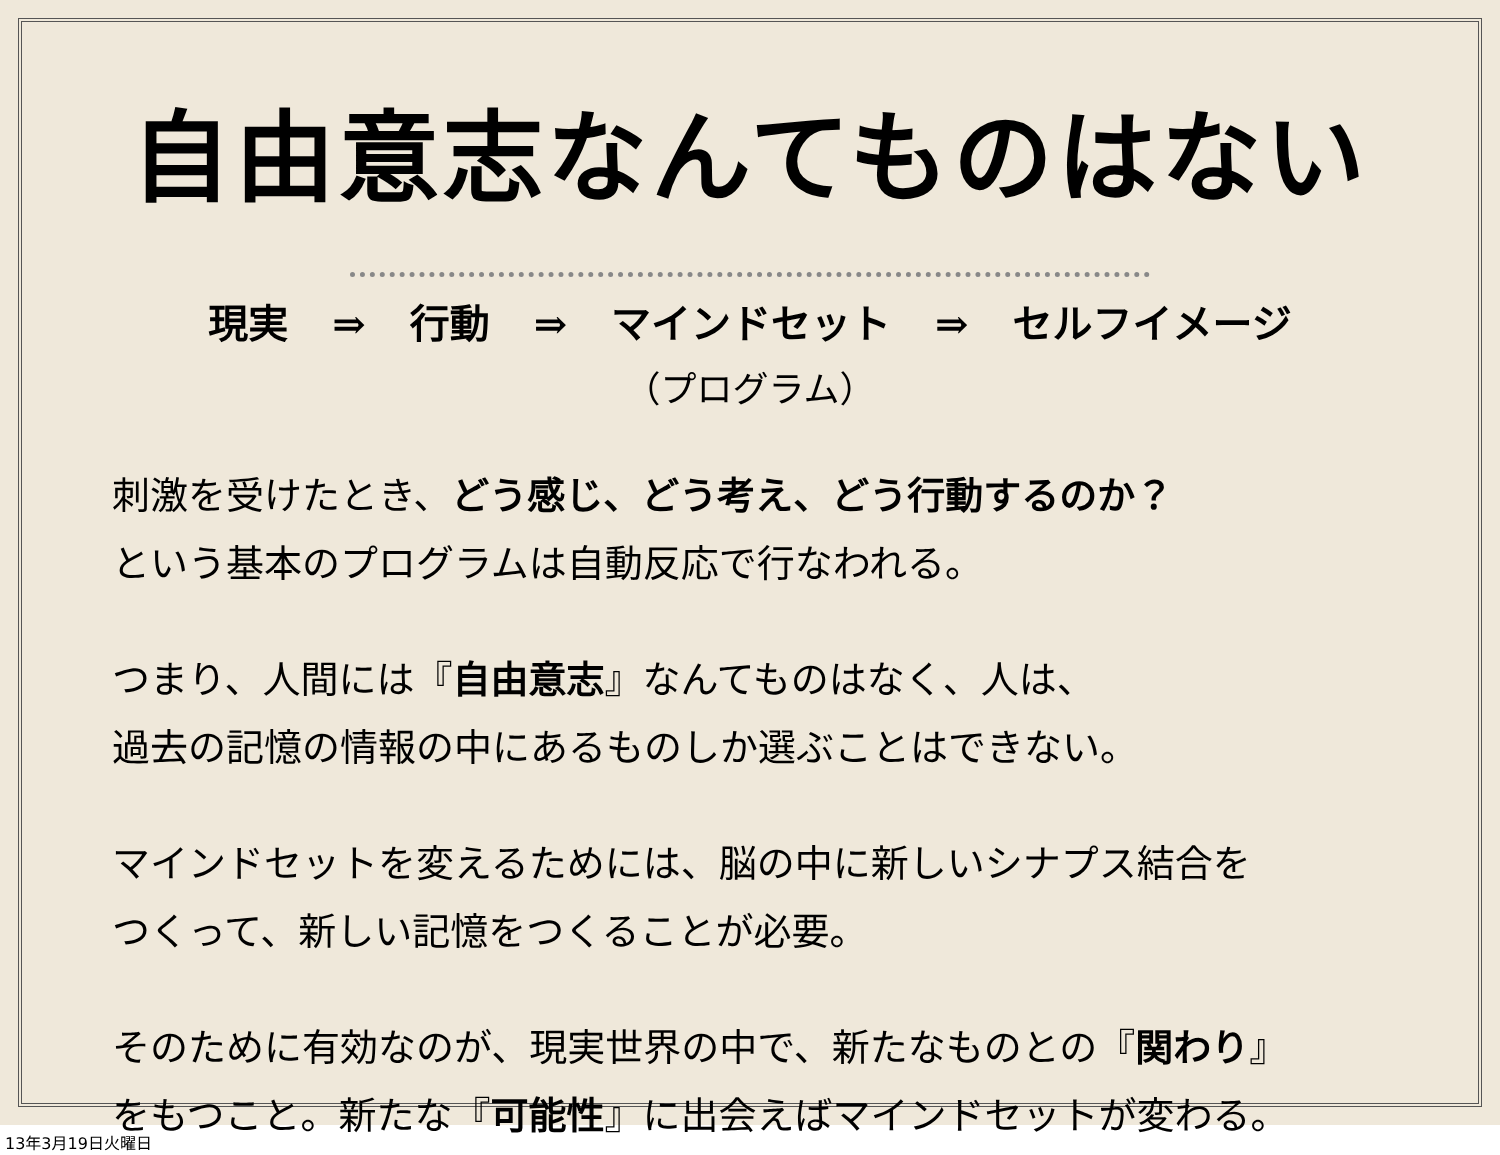自由意志なんてものはない
現実 ⇒ 行動 ⇒ マインドセット ⇒ セルフイメージ
（プログラム）
刺激を受けたとき、どう感じ、どう考え、どう行動するのか？
という基本のプログラムは自動反応で行なわれる。
つまり、人間には『自由意志』なんてものはなく、人は、
過去の記憶の情報の中にあるものしか選ぶことはできない。
マインドセットを変えるためには、脳の中に新しいシナプス結合を
つくって、新しい記憶をつくることが必要。
そのために有効なのが、現実世界の中で、新たなものとの『関わり』
をもつこと。新たな『可能性』に出会えばマインドセットが変わる。
13年3月19日火曜日